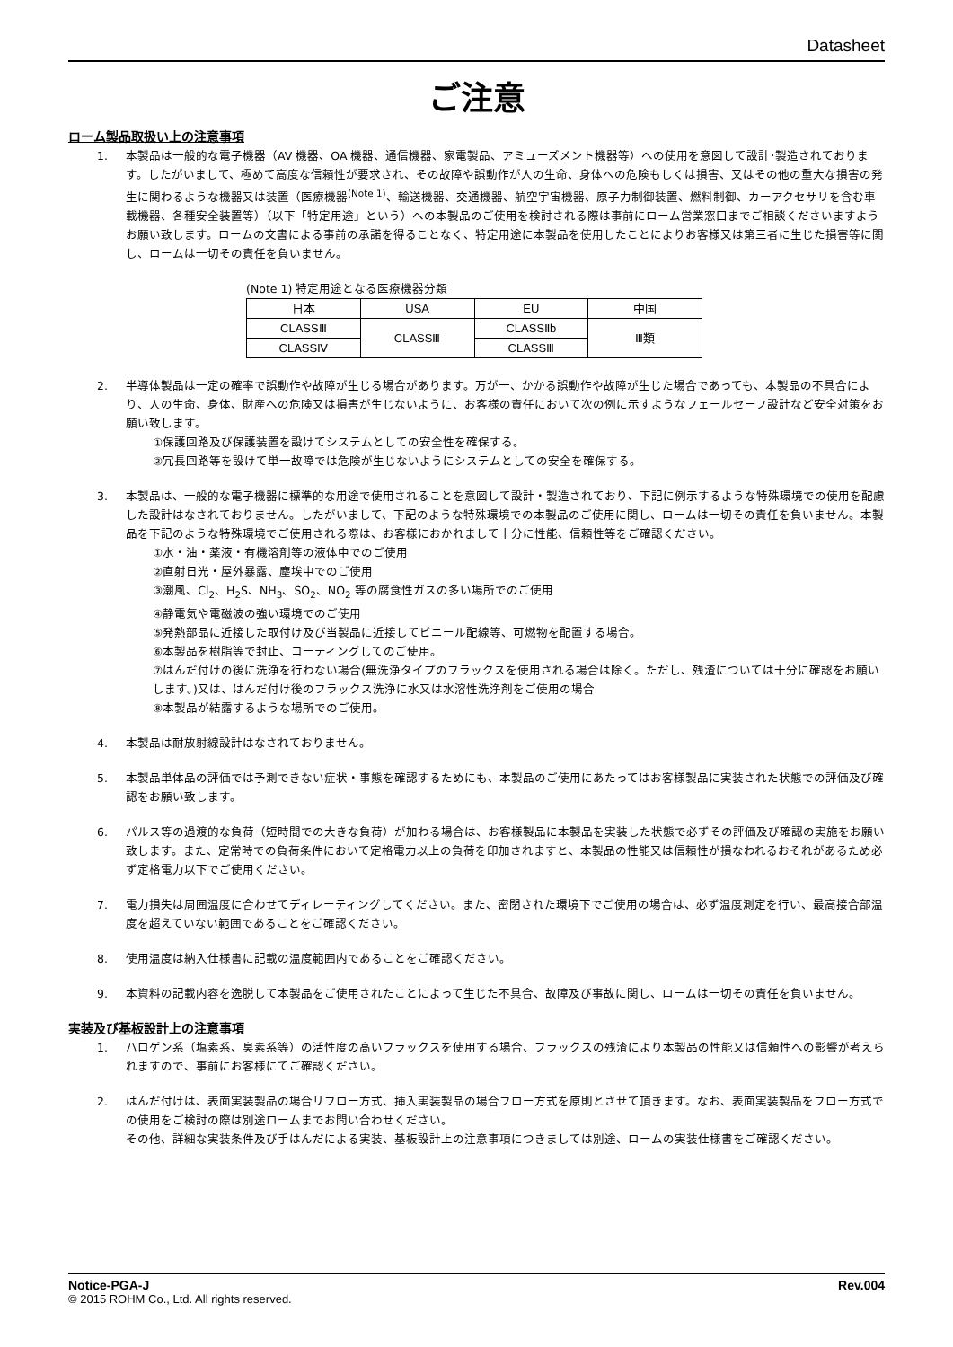Datasheet
ご注意
ローム製品取扱い上の注意事項
1. 本製品は一般的な電子機器（AV 機器、OA 機器、通信機器、家電製品、アミューズメント機器等）への使用を意図して設計･製造されております。したがいまして、極めて高度な信頼性が要求され、その故障や誤動作が人の生命、身体への危険もしくは損害、又はその他の重大な損害の発生に関わるような機器又は装置（医療機器<sup>(Note 1)</sup>、輸送機器、交通機器、航空宇宙機器、原子力制御装置、燃料制御、カーアクセサリを含む車載機器、各種安全装置等）（以下「特定用途」という）への本製品のご使用を検討される際は事前にローム営業窓口までご相談くださいますようお願い致します。ロームの文書による事前の承諾を得ることなく、特定用途に本製品を使用したことによりお客様又は第三者に生じた損害等に関し、ロームは一切その責任を負いません。
(Note 1) 特定用途となる医療機器分類
| 日本 | USA | EU | 中国 |
| CLASSⅢ | CLASSⅢ | CLASSⅡb | Ⅲ類 |
| CLASSⅣ | | CLASSⅢ | |
2. 半導体製品は一定の確率で誤動作や故障が生じる場合があります。万が一、かかる誤動作や故障が生じた場合であっても、本製品の不具合により、人の生命、身体、財産への危険又は損害が生じないように、お客様の責任において次の例に示すようなフェールセーフ設計など安全対策をお願い致します。
①保護回路及び保護装置を設けてシステムとしての安全性を確保する。
②冗長回路等を設けて単一故障では危険が生じないようにシステムとしての安全を確保する。
3. 本製品は、一般的な電子機器に標準的な用途で使用されることを意図して設計・製造されており、下記に例示するような特殊環境での使用を配慮した設計はなされておりません。したがいまして、下記のような特殊環境での本製品のご使用に関し、ロームは一切その責任を負いません。本製品を下記のような特殊環境でご使用される際は、お客様におかれまして十分に性能、信頼性等をご確認ください。
①水・油・薬液・有機溶剤等の液体中でのご使用
②直射日光・屋外暴露、塵埃中でのご使用
③潮風、Cl<sub>2</sub>、H<sub>2</sub>S、NH<sub>3</sub>、SO<sub>2</sub>、NO<sub>2</sub> 等の腐食性ガスの多い場所でのご使用
④静電気や電磁波の強い環境でのご使用
⑤発熱部品に近接した取付け及び当製品に近接してビニール配線等、可燃物を配置する場合。
⑥本製品を樹脂等で封止、コーティングしてのご使用。
⑦はんだ付けの後に洗浄を行わない場合(無洗浄タイプのフラックスを使用される場合は除く。ただし、残渣については十分に確認をお願いします。)又は、はんだ付け後のフラックス洗浄に水又は水溶性洗浄剤をご使用の場合
⑧本製品が結露するような場所でのご使用。
4. 本製品は耐放射線設計はなされておりません。
5. 本製品単体品の評価では予測できない症状・事態を確認するためにも、本製品のご使用にあたってはお客様製品に実装された状態での評価及び確認をお願い致します。
6. パルス等の過渡的な負荷（短時間での大きな負荷）が加わる場合は、お客様製品に本製品を実装した状態で必ずその評価及び確認の実施をお願い致します。また、定常時での負荷条件において定格電力以上の負荷を印加されますと、本製品の性能又は信頼性が損なわれるおそれがあるため必ず定格電力以下でご使用ください。
7. 電力損失は周囲温度に合わせてディレーティングしてください。また、密閉された環境下でご使用の場合は、必ず温度測定を行い、最高接合部温度を超えていない範囲であることをご確認ください。
8. 使用温度は納入仕様書に記載の温度範囲内であることをご確認ください。
9. 本資料の記載内容を逸脱して本製品をご使用されたことによって生じた不具合、故障及び事故に関し、ロームは一切その責任を負いません。
実装及び基板設計上の注意事項
1. ハロゲン系（塩素系、臭素系等）の活性度の高いフラックスを使用する場合、フラックスの残渣により本製品の性能又は信頼性への影響が考えられますので、事前にお客様にてご確認ください。
2. はんだ付けは、表面実装製品の場合リフロー方式、挿入実装製品の場合フロー方式を原則とさせて頂きます。なお、表面実装製品をフロー方式での使用をご検討の際は別途ロームまでお問い合わせください。
その他、詳細な実装条件及び手はんだによる実装、基板設計上の注意事項につきましては別途、ロームの実装仕様書をご確認ください。
Notice-PGA-J Rev.004
© 2015 ROHM Co., Ltd. All rights reserved.